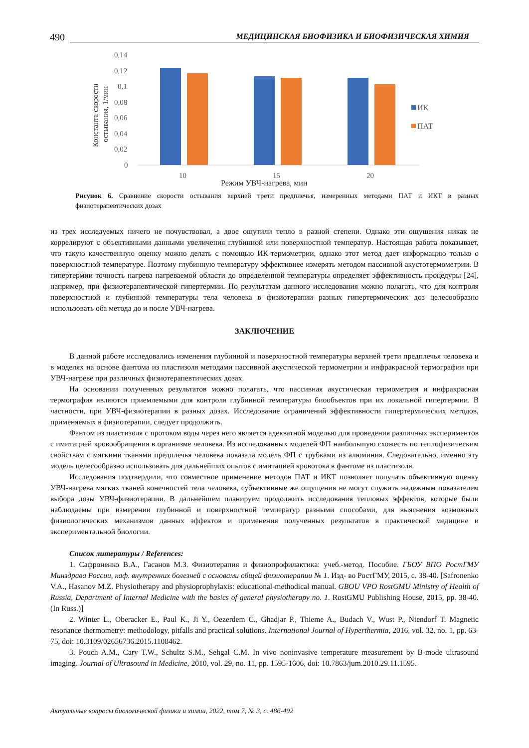490 МЕДИЦИНСКАЯ БИОФИЗИКА И БИОФИЗИЧЕСКАЯ ХИМИЯ
Константа скорости
остывания, 1/мин
0,14
0,12
0,1
0,08
0,06
0,04
0,02
0
10
15
20
Режим УВЧ-нагрева, мин
ИК
ПАТ
Рисунок 6. Сравнение скорости остывания верхней трети предплечья, измеренных методами ПАТ и ИКТ в разных физиотерапевтических дозах
из трех исследуемых ничего не почувствовал, а двое ощутили тепло в разной степени. Однако эти ощущения никак не коррелируют с объективными данными увеличения глубинной или поверхностной температур. Настоящая работа показывает, что такую качественную оценку можно делать с помощью ИК-термометрии, однако этот метод дает информацию только о поверхностной температуре. Поэтому глубинную температуру эффективнее измерять методом пассивной акустотермометрии. В гипертермии точность нагрева нагреваемой области до определенной температуры определяет эффективность процедуры [24], например, при физиотерапевтической гипертермии. По результатам данного исследования можно полагать, что для контроля поверхностной и глубинной температуры тела человека в физиотерапии разных гипертермических доз целесообразно использовать оба метода до и после УВЧ-нагрева.
ЗАКЛЮЧЕНИЕ
В данной работе исследовались изменения глубинной и поверхностной температуры верхней трети предплечья человека и в моделях на основе фантома из пластизоля методами пассивной акустической термометрии и инфракрасной термографии при УВЧ-нагреве при различных физиотерапевтических дозах.
На основании полученных результатов можно полагать, что пассивная акустическая термометрия и инфракрасная термография являются приемлемыми для контроля глубинной температуры биообъектов при их локальной гипертермии. В частности, при УВЧ-физиотерапии в разных дозах. Исследование ограничений эффективности гипертермических методов, применяемых в физиотерапии, следует продолжить.
Фантом из пластизоля с протоком воды через него является адекватной моделью для проведения различных экспериментов с имитацией кровообращения в организме человека. Из исследованных моделей ФП наибольшую схожесть по теплофизическим свойствам с мягкими тканями предплечья человека показала модель ФП с трубками из алюминия. Следовательно, именно эту модель целесообразно использовать для дальнейших опытов с имитацией кровотока в фантоме из пластизоля.
Исследования подтвердили, что совместное применение методов ПАТ и ИКТ позволяет получать объективную оценку УВЧ-нагрева мягких тканей конечностей тела человека, субъективные же ощущения не могут служить надежным показателем выбора дозы УВЧ-физиотерапии. В дальнейшем планируем продолжить исследования тепловых эффектов, которые были наблюдаемы при измерении глубинной и поверхностной температур разными способами, для выяснения возможных физиологических механизмов данных эффектов и применения полученных результатов в практической медицине и экспериментальной биологии.
Список литературы / References:
1. Сафроненко В.А., Гасанов М.З. Физиотерапия и физиопрофилактика: учеб.-метод. Пособие. ГБОУ ВПО РостГМУ Минздрава России, каф. внутренних болезней с основами общей физиотерапии № 1. Изд- во РостГМУ, 2015, с. 38-40. [Safronenko V.A., Hasanov M.Z. Physiotherapy and physioprophylaxis: educational-methodical manual. GBOU VPO RostGMU Ministry of Health of Russia, Department of Internal Medicine with the basics of general physiotherapy no. 1. RostGMU Publishing House, 2015, pp. 38-40. (In Russ.)]
2. Winter L., Oberacker E., Paul K., Ji Y., Oezerdem C., Ghadjar P., Thieme A., Budach V., Wust P., Niendorf T. Magnetic resonance thermometry: methodology, pitfalls and practical solutions. International Journal of Hyperthermia, 2016, vol. 32, no. 1, pp. 63-75, doi: 10.3109/02656736.2015.1108462.
3. Pouch A.M., Cary T.W., Schultz S.M., Sehgal C.M. In vivo noninvasive temperature measurement by B-mode ultrasound imaging. Journal of Ultrasound in Medicine, 2010, vol. 29, no. 11, pp. 1595-1606, doi: 10.7863/jum.2010.29.11.1595.
Актуальные вопросы биологической физики и химии, 2022, том 7, № 3, с. 486-492